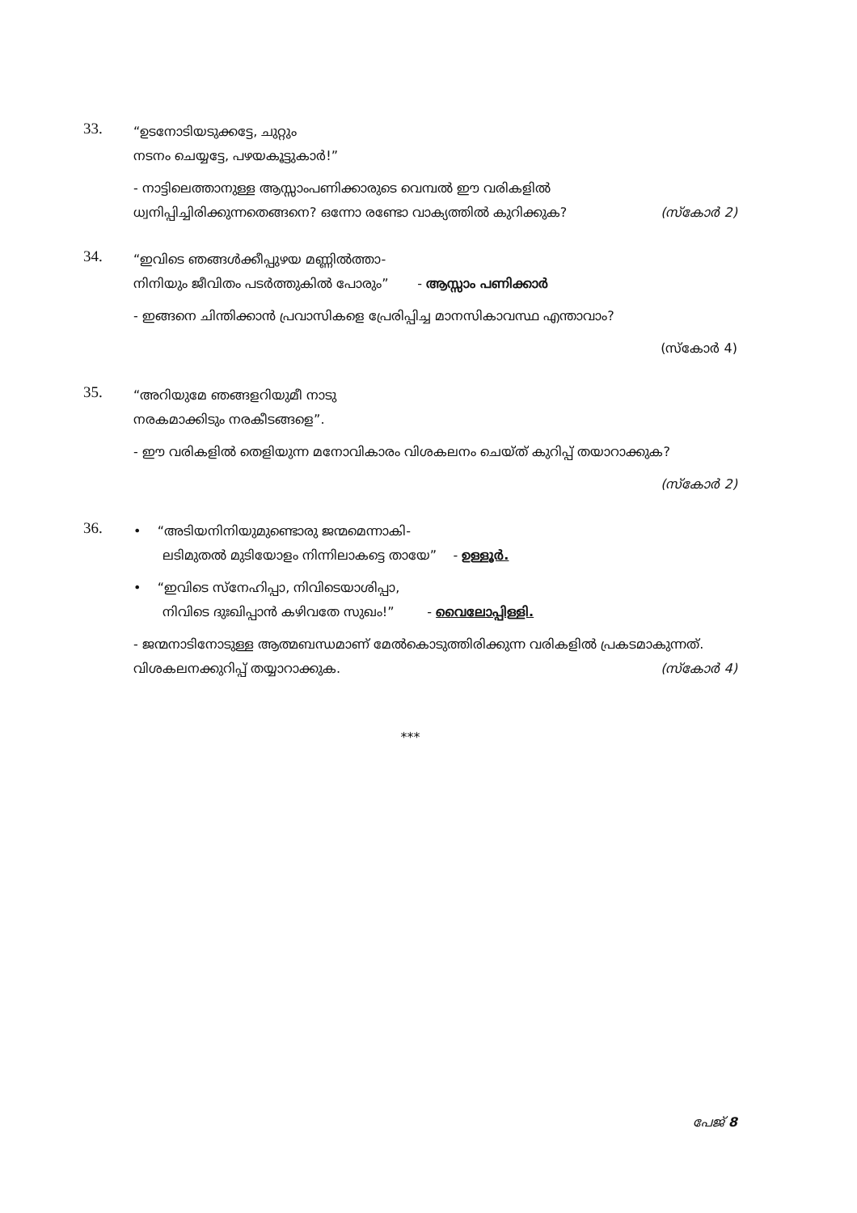33.
“ഉടനോടിയടുക്കട്ടേ, ചുറ്റും
നടനം ചെയ്യട്ടേ, പഴയകൂട്ടുകാർ!”
- നാട്ടിലെത്താനുള്ള ആസ്സാംപണിക്കാരുടെ വെമ്പൽ ഈ വരികളിൽ ധ്വനിപ്പിച്ചിരിക്കുന്നതെങ്ങനെ? ഒന്നോ രണ്ടോ വാക്യത്തിൽ കുറിക്കുക? (സ്കോർ 2)
34.
“ഇവിടെ ഞങ്ങൾക്കീപ്പുഴയ മണ്ണിൽത്താ-
നിനിയും ജീവിതം പടർത്തുകിൽ പോരും” - ആസ്സാം പണിക്കാർ
- ഇങ്ങനെ ചിന്തിക്കാൻ പ്രവാസികളെ പ്രേരിപ്പിച്ച മാനസികാവസ്ഥ എന്താവാം?
(സ്കോർ 4)
35.
“അറിയുമേ ഞങ്ങളറിയുമീ നാടു
നരകമാക്കിടും നരകീടങ്ങളെ”.
- ഈ വരികളിൽ തെളിയുന്ന മനോവികാരം വിശകലനം ചെയ്ത് കുറിപ്പ് തയാറാക്കുക?
(സ്കോർ 2)
36.
• “അടിയനിനിയുമുണ്ടൊരു ജന്മമെന്നാകി-
ലടിമുതൽ മുടിയോളം നിന്നിലാകട്ടെ തായേ” - ഉള്ളൂർ.
• “ഇവിടെ സ്നേഹിപ്പാ, നിവിടെയാശിപ്പാ,
നിവിടെ ദുഃഖിപ്പാൻ കഴിവതേ സുഖം!” - വൈലോപ്പിള്ളി.
- ജന്മനാടിനോടുള്ള ആത്മബന്ധമാണ് മേൽകൊടുത്തിരിക്കുന്ന വരികളിൽ പ്രകടമാകുന്നത്. വിശകലനക്കുറിപ്പ് തയ്യാറാക്കുക. (സ്കോർ 4)
***
പേജ് 8